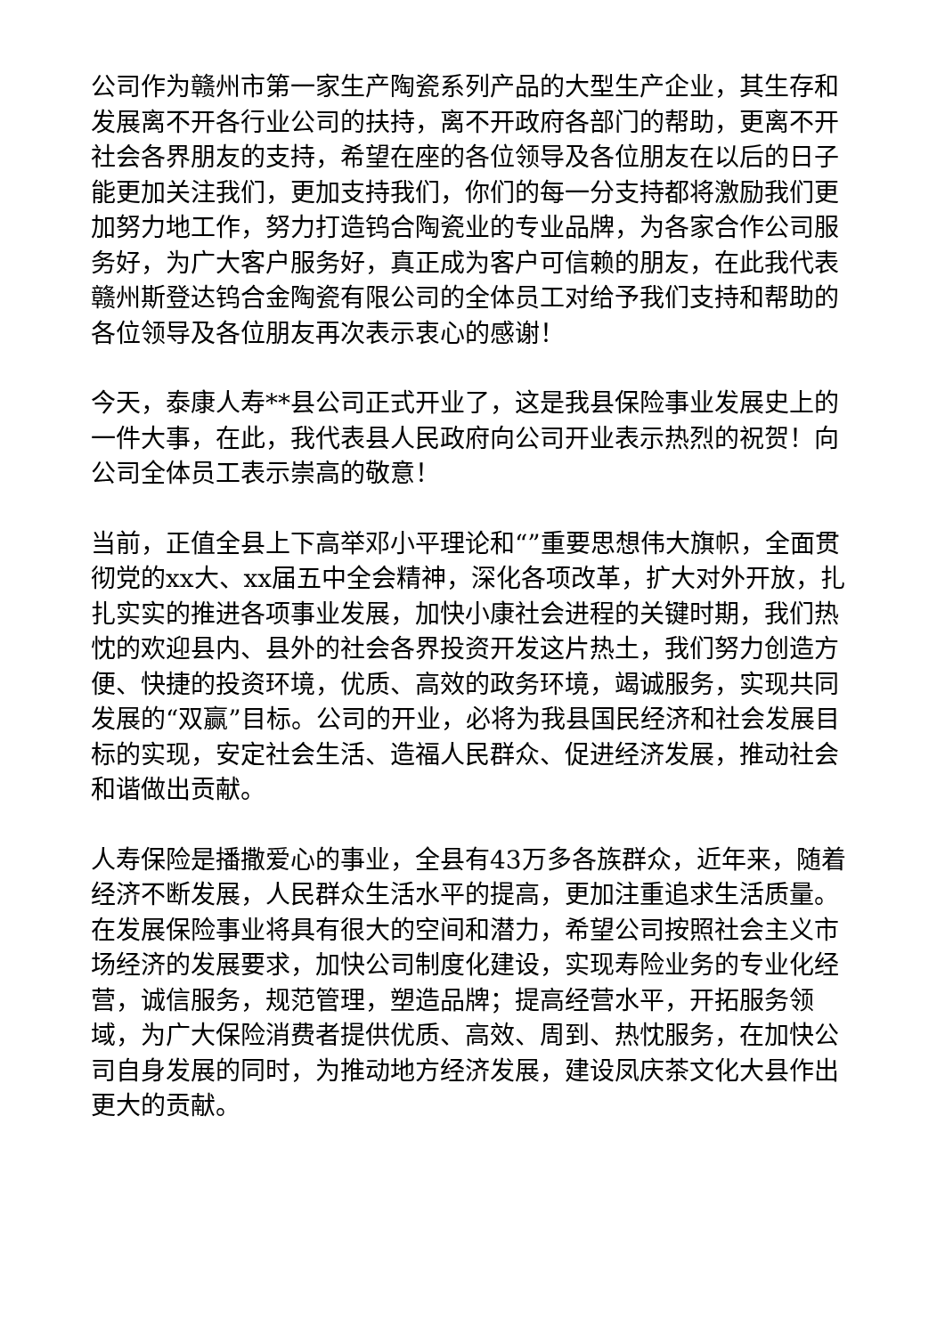公司作为赣州市第一家生产陶瓷系列产品的大型生产企业，其生存和发展离不开各行业公司的扶持，离不开政府各部门的帮助，更离不开社会各界朋友的支持，希望在座的各位领导及各位朋友在以后的日子能更加关注我们，更加支持我们，你们的每一分支持都将激励我们更加努力地工作，努力打造钨合陶瓷业的专业品牌，为各家合作公司服务好，为广大客户服务好，真正成为客户可信赖的朋友，在此我代表赣州斯登达钨合金陶瓷有限公司的全体员工对给予我们支持和帮助的各位领导及各位朋友再次表示衷心的感谢！
今天，泰康人寿**县公司正式开业了，这是我县保险事业发展史上的一件大事，在此，我代表县人民政府向公司开业表示热烈的祝贺！向公司全体员工表示崇高的敬意！
当前，正值全县上下高举邓小平理论和“”重要思想伟大旗帜，全面贯彻党的xx大、xx届五中全会精神，深化各项改革，扩大对外开放，扎扎实实的推进各项事业发展，加快小康社会进程的关键时期，我们热忱的欢迎县内、县外的社会各界投资开发这片热土，我们努力创造方便、快捷的投资环境，优质、高效的政务环境，竭诚服务，实现共同发展的“双赢”目标。公司的开业，必将为我县国民经济和社会发展目标的实现，安定社会生活、造福人民群众、促进经济发展，推动社会和谐做出贡献。
人寿保险是播撒爱心的事业，全县有43万多各族群众，近年来，随着经济不断发展，人民群众生活水平的提高，更加注重追求生活质量。在发展保险事业将具有很大的空间和潜力，希望公司按照社会主义市场经济的发展要求，加快公司制度化建设，实现寿险业务的专业化经营，诚信服务，规范管理，塑造品牌；提高经营水平，开拓服务领域，为广大保险消费者提供优质、高效、周到、热忱服务，在加快公司自身发展的同时，为推动地方经济发展，建设凤庆茶文化大县作出更大的贡献。